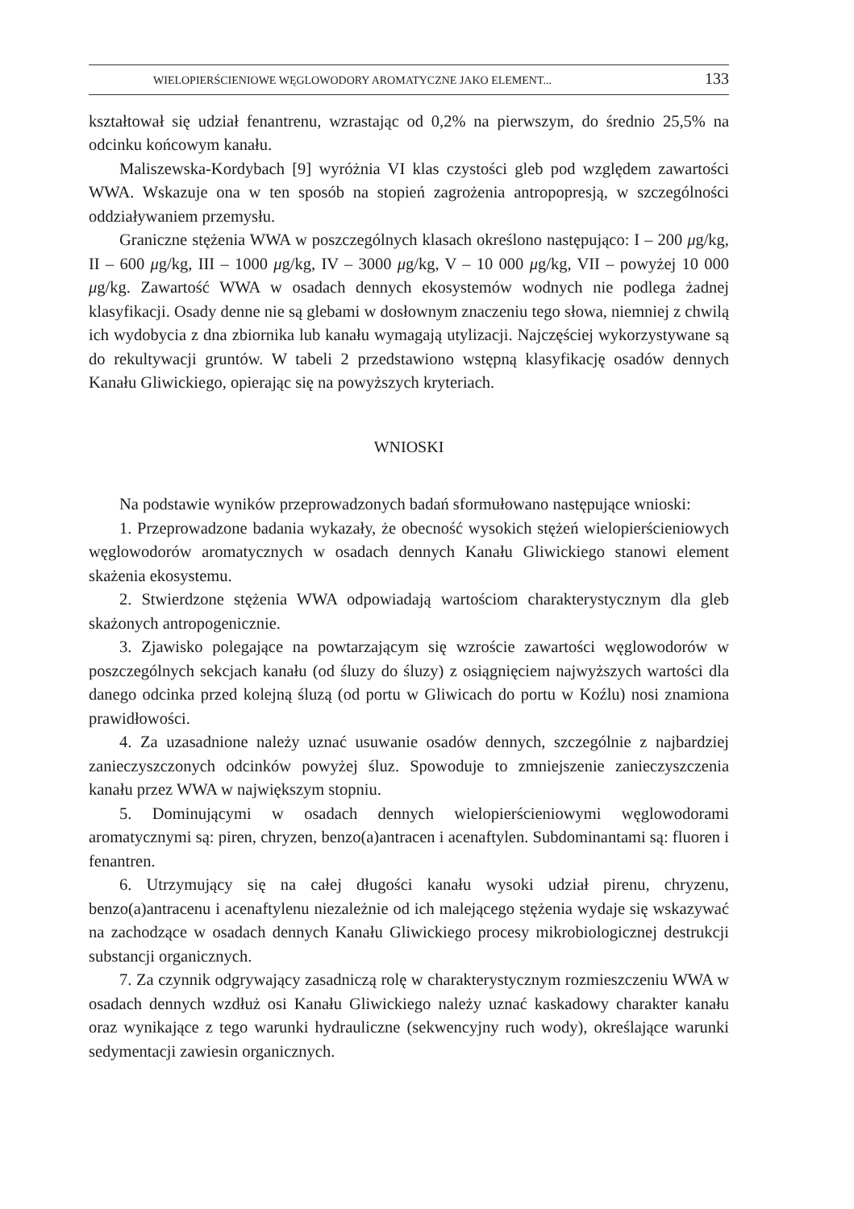WIELOPIERŚCIENIOWE WĘGLOWODORY AROMATYCZNE JAKO ELEMENT... 133
kształtował się udział fenantrenu, wzrastając od 0,2% na pierwszym, do średnio 25,5% na odcinku końcowym kanału.
Maliszewska-Kordybach [9] wyróżnia VI klas czystości gleb pod względem zawartości WWA. Wskazuje ona w ten sposób na stopień zagrożenia antropopresją, w szczególności oddziaływaniem przemysłu.
Graniczne stężenia WWA w poszczególnych klasach określono następująco: I – 200 μg/kg, II – 600 μg/kg, III – 1000 μg/kg, IV – 3000 μg/kg, V – 10 000 μg/kg, VII – powyżej 10 000 μg/kg. Zawartość WWA w osadach dennych ekosystemów wodnych nie podlega żadnej klasyfikacji. Osady denne nie są glebami w dosłownym znaczeniu tego słowa, niemniej z chwilą ich wydobycia z dna zbiornika lub kanału wymagają utylizacji. Najczęściej wykorzystywane są do rekultywacji gruntów. W tabeli 2 przedstawiono wstępną klasyfikację osadów dennych Kanału Gliwickiego, opierając się na powyższych kryteriach.
WNIOSKI
Na podstawie wyników przeprowadzonych badań sformułowano następujące wnioski:
1. Przeprowadzone badania wykazały, że obecność wysokich stężeń wielopierścieniowych węglowodorów aromatycznych w osadach dennych Kanału Gliwickiego stanowi element skażenia ekosystemu.
2. Stwierdzone stężenia WWA odpowiadają wartościom charakterystycznym dla gleb skażonych antropogenicznie.
3. Zjawisko polegające na powtarzającym się wzroście zawartości węglowodorów w poszczególnych sekcjach kanału (od śluzy do śluzy) z osiągnięciem najwyższych wartości dla danego odcinka przed kolejną śluzą (od portu w Gliwicach do portu w Koźlu) nosi znamiona prawidłowości.
4. Za uzasadnione należy uznać usuwanie osadów dennych, szczególnie z najbardziej zanieczyszczonych odcinków powyżej śluz. Spowoduje to zmniejszenie zanieczyszczenia kanału przez WWA w największym stopniu.
5. Dominującymi w osadach dennych wielopierścieniowymi węglowodorami aromatycznymi są: piren, chryzen, benzo(a)antracen i acenaftylen. Subdominantami są: fluoren i fenantren.
6. Utrzymujący się na całej długości kanału wysoki udział pirenu, chryzenu, benzo(a)antracenu i acenaftylenu niezależnie od ich malejącego stężenia wydaje się wskazywać na zachodzące w osadach dennych Kanału Gliwickiego procesy mikrobiologicznej destrukcji substancji organicznych.
7. Za czynnik odgrywający zasadniczą rolę w charakterystycznym rozmieszczeniu WWA w osadach dennych wzdłuż osi Kanału Gliwickiego należy uznać kaskadowy charakter kanału oraz wynikające z tego warunki hydrauliczne (sekwencyjny ruch wody), określające warunki sedymentacji zawiesin organicznych.